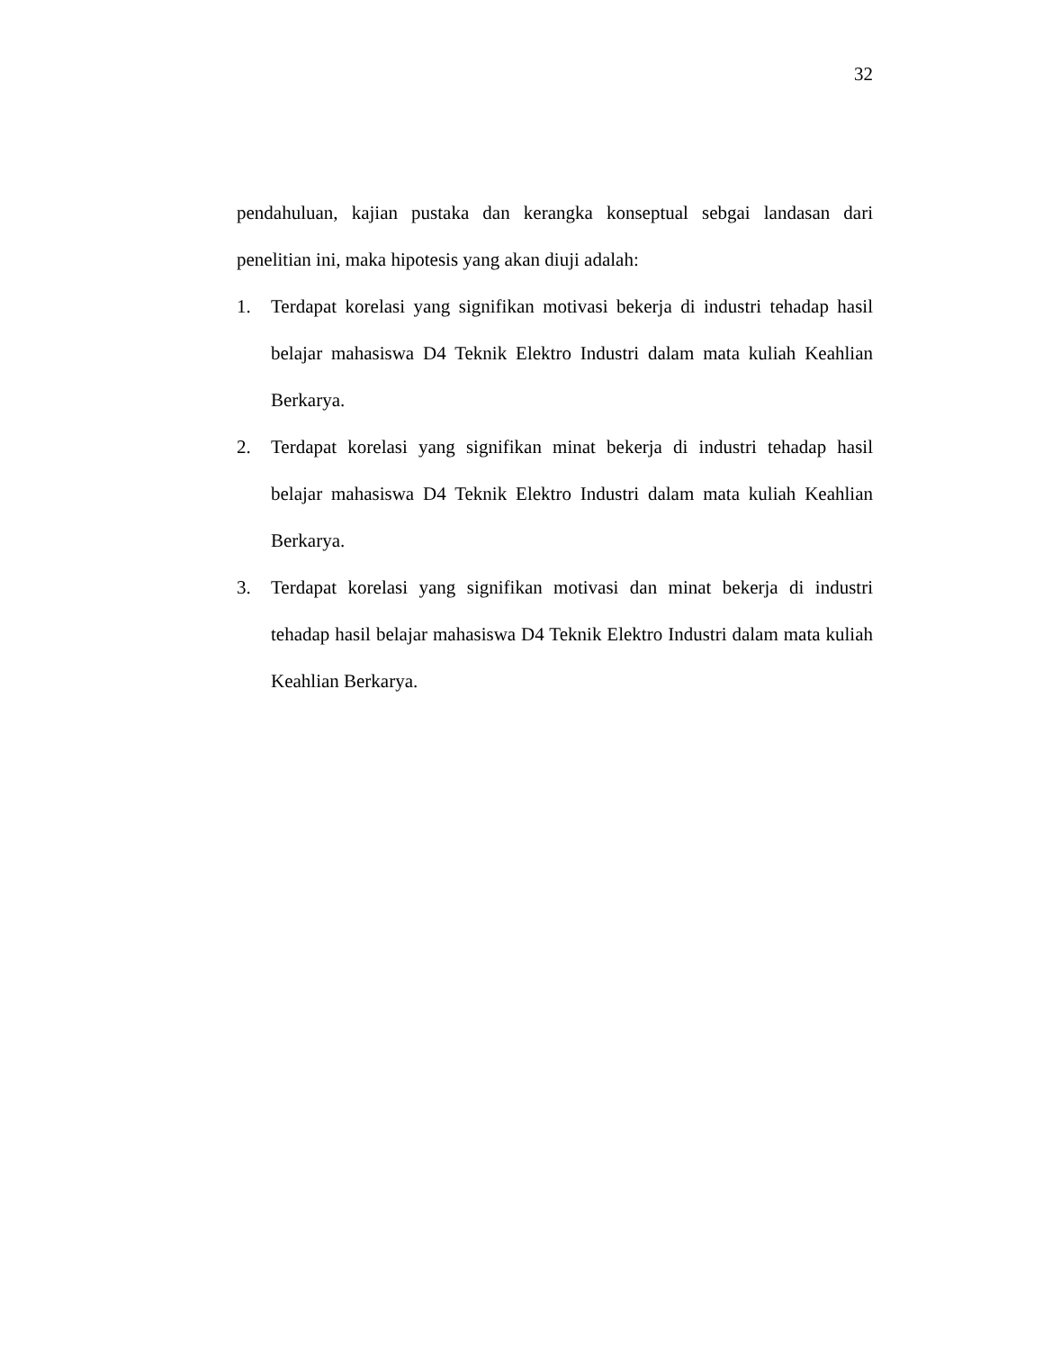32
pendahuluan, kajian pustaka dan kerangka konseptual sebgai landasan dari penelitian ini, maka hipotesis yang akan diuji adalah:
1. Terdapat korelasi yang signifikan motivasi bekerja di industri tehadap hasil belajar mahasiswa D4 Teknik Elektro Industri dalam mata kuliah Keahlian Berkarya.
2. Terdapat korelasi yang signifikan minat bekerja di industri tehadap hasil belajar mahasiswa D4 Teknik Elektro Industri dalam mata kuliah Keahlian Berkarya.
3. Terdapat korelasi yang signifikan motivasi dan minat bekerja di industri tehadap hasil belajar mahasiswa D4 Teknik Elektro Industri dalam mata kuliah Keahlian Berkarya.